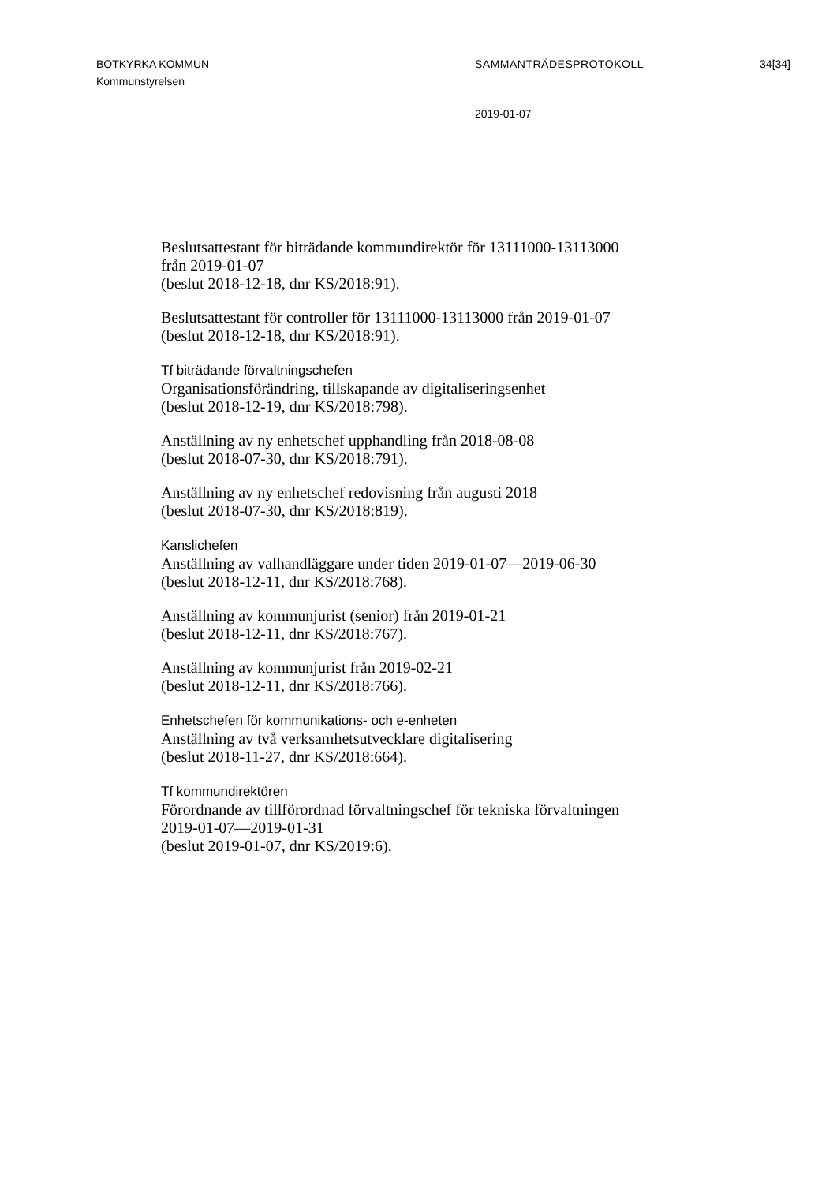BOTKYRKA KOMMUN
Kommunstyrelsen
SAMMANTRÄDESPROTOKOLL 34[34]
2019-01-07
Beslutsattestant för biträdande kommundirektör för 13111000-13113000
från 2019-01-07
(beslut 2018-12-18, dnr KS/2018:91).
Beslutsattestant för controller för 13111000-13113000 från 2019-01-07
(beslut 2018-12-18, dnr KS/2018:91).
Tf biträdande förvaltningschefen
Organisationsförändring, tillskapande av digitaliseringsenhet
(beslut 2018-12-19, dnr KS/2018:798).
Anställning av ny enhetschef upphandling från 2018-08-08
(beslut 2018-07-30, dnr KS/2018:791).
Anställning av ny enhetschef redovisning från augusti 2018
(beslut 2018-07-30, dnr KS/2018:819).
Kanslichefen
Anställning av valhandläggare under tiden 2019-01-07—2019-06-30
(beslut 2018-12-11, dnr KS/2018:768).
Anställning av kommunjurist (senior) från 2019-01-21
(beslut 2018-12-11, dnr KS/2018:767).
Anställning av kommunjurist från 2019-02-21
(beslut 2018-12-11, dnr KS/2018:766).
Enhetschefen för kommunikations- och e-enheten
Anställning av två verksamhetsutvecklare digitalisering
(beslut 2018-11-27, dnr KS/2018:664).
Tf kommundirektören
Förordnande av tillförordnad förvaltningschef för tekniska förvaltningen
2019-01-07—2019-01-31
(beslut 2019-01-07, dnr KS/2019:6).